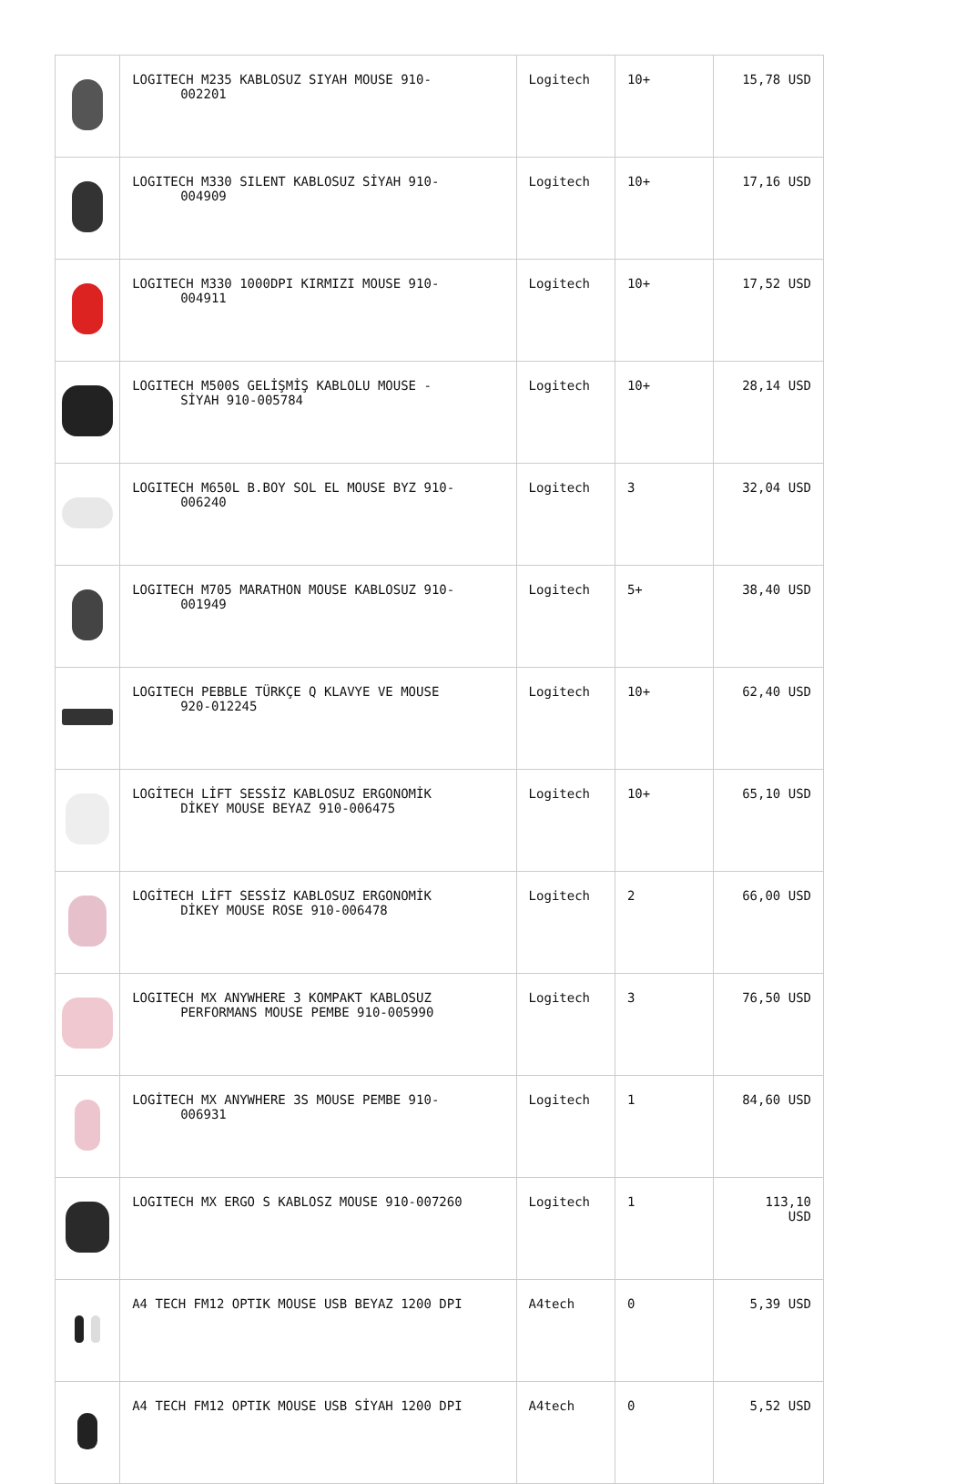| | LOGITECH M235 KABLOSUZ SIYAH MOUSE 910- 002201 | Logitech | 10+ | 15,78 USD |
| | LOGITECH M330 SILENT KABLOSUZ SİYAH 910- 004909 | Logitech | 10+ | 17,16 USD |
| | LOGITECH M330 1000DPI KIRMIZI MOUSE 910- 004911 | Logitech | 10+ | 17,52 USD |
| | LOGITECH M500S GELİŞMİŞ KABLOLU MOUSE - SİYAH 910-005784 | Logitech | 10+ | 28,14 USD |
| | LOGITECH M650L B.BOY SOL EL MOUSE BYZ 910- 006240 | Logitech | 3 | 32,04 USD |
| | LOGITECH M705 MARATHON MOUSE KABLOSUZ 910- 001949 | Logitech | 5+ | 38,40 USD |
| | LOGITECH PEBBLE TÜRKÇE Q KLAVYE VE MOUSE 920-012245 | Logitech | 10+ | 62,40 USD |
| | LOGİTECH LİFT SESSİZ KABLOSUZ ERGONOMİK DİKEY MOUSE BEYAZ 910-006475 | Logitech | 10+ | 65,10 USD |
| | LOGİTECH LİFT SESSİZ KABLOSUZ ERGONOMİK DİKEY MOUSE ROSE 910-006478 | Logitech | 2 | 66,00 USD |
| | LOGITECH MX ANYWHERE 3 KOMPAKT KABLOSUZ PERFORMANS MOUSE PEMBE 910-005990 | Logitech | 3 | 76,50 USD |
| | LOGİTECH MX ANYWHERE 3S MOUSE PEMBE 910- 006931 | Logitech | 1 | 84,60 USD |
| | LOGITECH MX ERGO S KABLOSZ MOUSE 910-007260 | Logitech | 1 | 113,10 USD |
| | A4 TECH FM12 OPTIK MOUSE USB BEYAZ 1200 DPI | A4tech | 0 | 5,39 USD |
| | A4 TECH FM12 OPTIK MOUSE USB SİYAH 1200 DPI | A4tech | 0 | 5,52 USD |